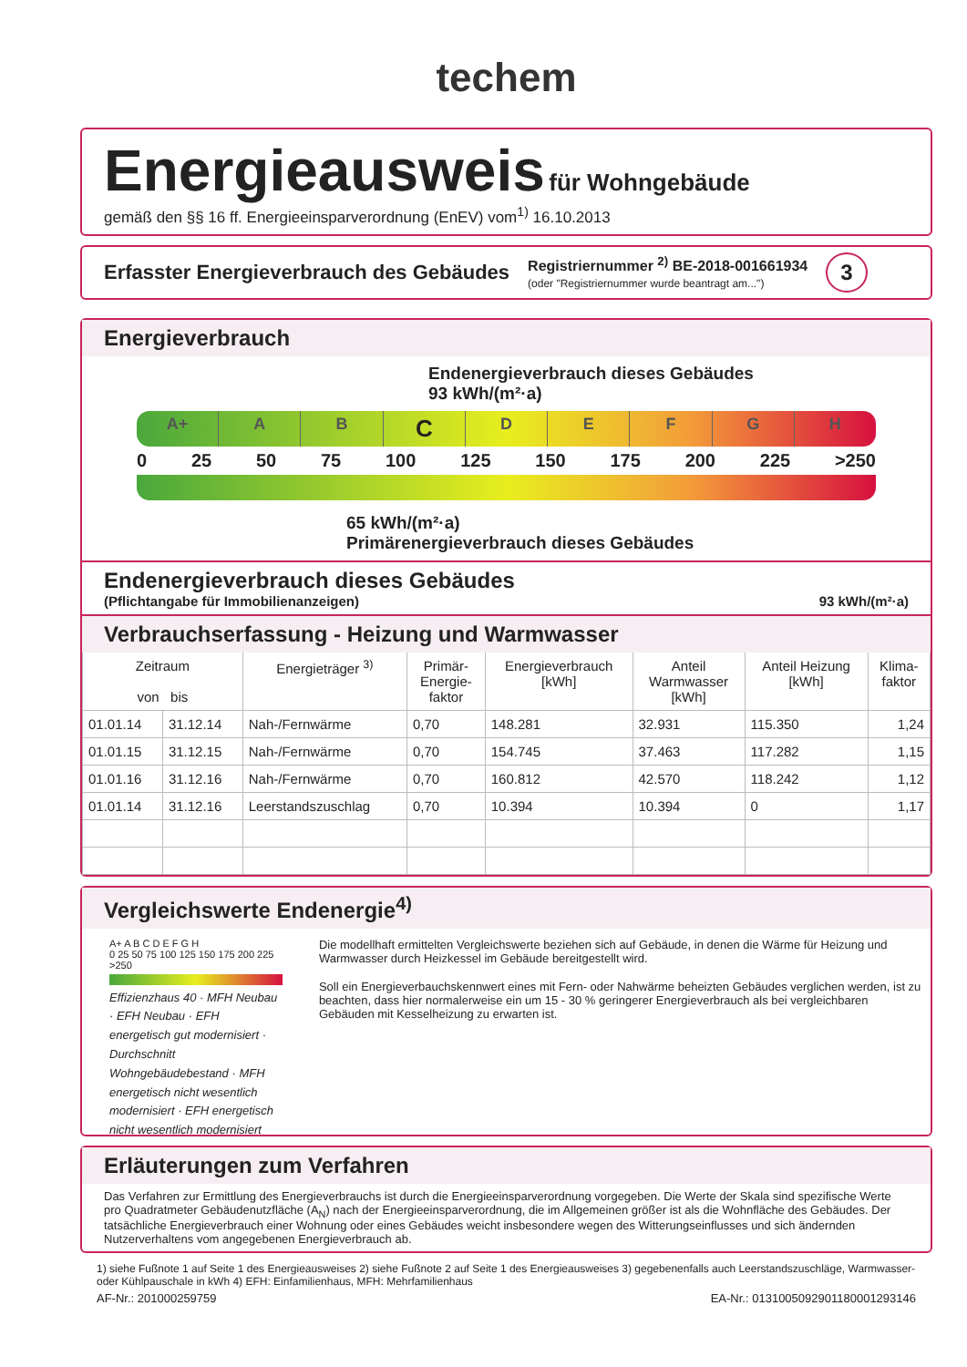techem
Energieausweis
für Wohngebäude
gemäß den §§ 16 ff. Energieeinsparverordnung (EnEV) vom<sup>1)</sup> 16.10.2013
Erfasster Energieverbrauch des Gebäudes
Registriernummer <sup>2)</sup> BE-2018-001661934
(oder "Registriernummer wurde beantragt am...")
3
Energieverbrauch
Endenergieverbrauch dieses Gebäudes
93 kWh/(m²·a)
A+ A B
C
D E F G H
0 25 50 75 100 125 150 175 200 225 >250
65 kWh/(m²·a)
Primärenergieverbrauch dieses Gebäudes
Endenergieverbrauch dieses Gebäudes
(Pflichtangabe für Immobilienanzeigen) 93 kWh/(m²·a)
Verbrauchserfassung - Heizung und Warmwasser
| Zeitraum von bis | | Energieträger <sup>3)</sup> | Primär- Energie- faktor | Energieverbrauch [kWh] | Anteil Warmwasser [kWh] | Anteil Heizung [kWh] | Klima- faktor |
| --- | --- | --- | --- | --- | --- | --- | --- |
| 01.01.14 | 31.12.14 | Nah-/Fernwärme | 0,70 | 148.281 | 32.931 | 115.350 | 1,24 |
| 01.01.15 | 31.12.15 | Nah-/Fernwärme | 0,70 | 154.745 | 37.463 | 117.282 | 1,15 |
| 01.01.16 | 31.12.16 | Nah-/Fernwärme | 0,70 | 160.812 | 42.570 | 118.242 | 1,12 |
| 01.01.14 | 31.12.16 | Leerstandszuschlag | 0,70 | 10.394 | 10.394 | 0 | 1,17 |
Vergleichswerte Endenergie<sup>4)</sup>
A+ A B C D E F G H
0 25 50 75 100 125 150 175 200 225 >250
Effizienzhaus 40 · MFH Neubau · EFH Neubau · EFH energetisch gut modernisiert · Durchschnitt Wohngebäudebestand · MFH energetisch nicht wesentlich modernisiert · EFH energetisch nicht wesentlich modernisiert
Die modellhaft ermittelten Vergleichswerte beziehen sich auf Gebäude, in denen die Wärme für Heizung und Warmwasser durch Heizkessel im Gebäude bereitgestellt wird.
Soll ein Energieverbauchskennwert eines mit Fern- oder Nahwärme beheizten Gebäudes verglichen werden, ist zu beachten, dass hier normalerweise ein um 15 - 30 % geringerer Energieverbrauch als bei vergleichbaren Gebäuden mit Kesselheizung zu erwarten ist.
Erläuterungen zum Verfahren
Das Verfahren zur Ermittlung des Energieverbrauchs ist durch die Energieeinsparverordnung vorgegeben. Die Werte der Skala sind spezifische Werte pro Quadratmeter Gebäudenutzfläche (A<sub>N</sub>) nach der Energieeinsparverordnung, die im Allgemeinen größer ist als die Wohnfläche des Gebäudes. Der tatsächliche Energieverbrauch einer Wohnung oder eines Gebäudes weicht insbesondere wegen des Witterungseinflusses und sich ändernden Nutzerverhaltens vom angegebenen Energieverbrauch ab.
1) siehe Fußnote 1 auf Seite 1 des Energieausweises 2) siehe Fußnote 2 auf Seite 1 des Energieausweises 3) gegebenenfalls auch Leerstandszuschläge, Warmwasser- oder Kühlpauschale in kWh 4) EFH: Einfamilienhaus, MFH: Mehrfamilienhaus
AF-Nr.: 201000259759 EA-Nr.: 0131005092901180001293146